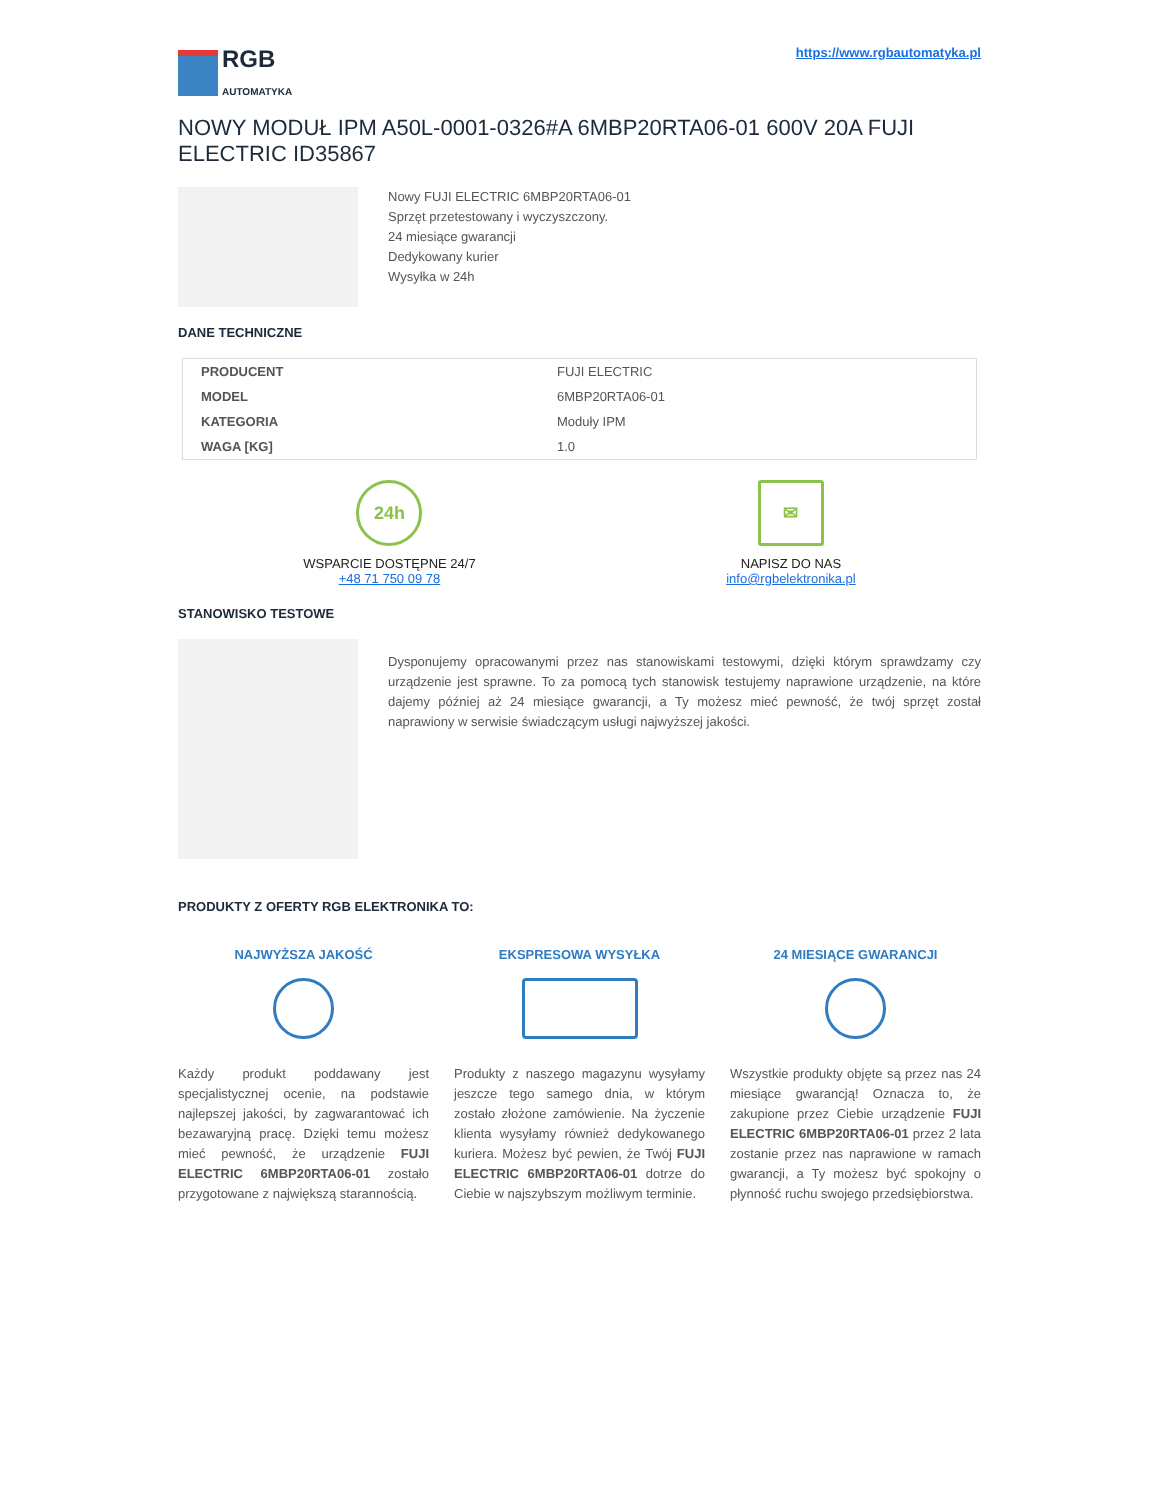RGB
AUTOMATYKA
https://www.rgbautomatyka.pl
NOWY MODUŁ IPM A50L-0001-0326#A 6MBP20RTA06-01 600V 20A FUJI ELECTRIC ID35867
Nowy FUJI ELECTRIC 6MBP20RTA06-01
Sprzęt przetestowany i wyczyszczony.
24 miesiące gwarancji
Dedykowany kurier
Wysyłka w 24h
DANE TECHNICZNE
| PRODUCENT | FUJI ELECTRIC |
| MODEL | 6MBP20RTA06-01 |
| KATEGORIA | Moduły IPM |
| WAGA [KG] | 1.0 |
24h
WSPARCIE DOSTĘPNE 24/7
+48 71 750 09 78
✉
NAPISZ DO NAS
info@rgbelektronika.pl
STANOWISKO TESTOWE
Dysponujemy opracowanymi przez nas stanowiskami testowymi, dzięki którym sprawdzamy czy urządzenie jest sprawne. To za pomocą tych stanowisk testujemy naprawione urządzenie, na które dajemy później aż 24 miesiące gwarancji, a Ty możesz mieć pewność, że twój sprzęt został naprawiony w serwisie świadczącym usługi najwyższej jakości.
PRODUKTY Z OFERTY RGB ELEKTRONIKA TO:
NAJWYŻSZA JAKOŚĆ
Każdy produkt poddawany jest specjalistycznej ocenie, na podstawie najlepszej jakości, by zagwarantować ich bezawaryjną pracę. Dzięki temu możesz mieć pewność, że urządzenie FUJI ELECTRIC 6MBP20RTA06-01 zostało przygotowane z największą starannością.
EKSPRESOWA WYSYŁKA
Produkty z naszego magazynu wysyłamy jeszcze tego samego dnia, w którym zostało złożone zamówienie. Na życzenie klienta wysyłamy również dedykowanego kuriera. Możesz być pewien, że Twój FUJI ELECTRIC 6MBP20RTA06-01 dotrze do Ciebie w najszybszym możliwym terminie.
24 MIESIĄCE GWARANCJI
Wszystkie produkty objęte są przez nas 24 miesiące gwarancją! Oznacza to, że zakupione przez Ciebie urządzenie FUJI ELECTRIC 6MBP20RTA06-01 przez 2 lata zostanie przez nas naprawione w ramach gwarancji, a Ty możesz być spokojny o płynność ruchu swojego przedsiębiorstwa.